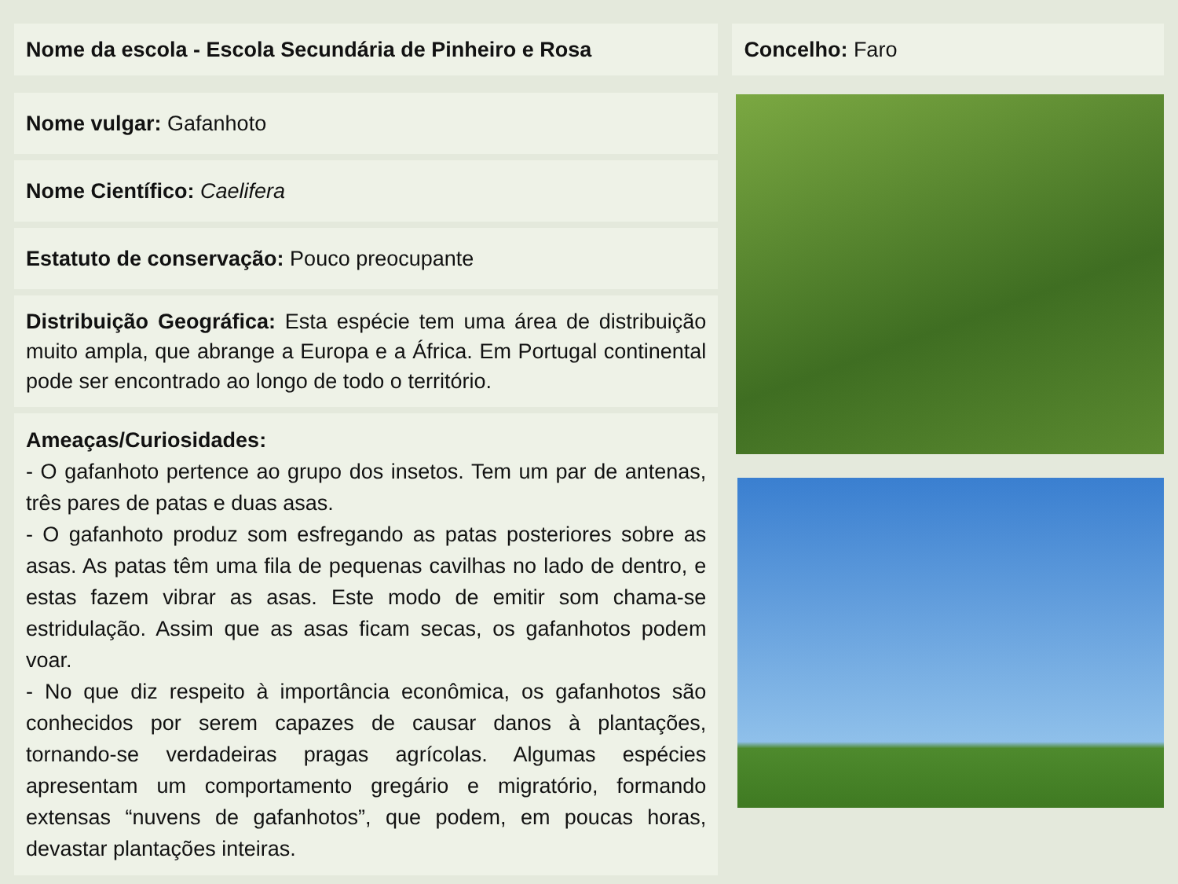Nome da escola - Escola Secundária de Pinheiro e Rosa
Nome vulgar: Gafanhoto
Nome Científico: Caelifera
Estatuto de conservação: Pouco preocupante
Distribuição Geográfica: Esta espécie tem uma área de distribuição muito ampla, que abrange a Europa e a África. Em Portugal continental pode ser encontrado ao longo de todo o território.
Ameaças/Curiosidades:
- O gafanhoto pertence ao grupo dos insetos. Tem um par de antenas, três pares de patas e duas asas.
- O gafanhoto produz som esfregando as patas posteriores sobre as asas. As patas têm uma fila de pequenas cavilhas no lado de dentro, e estas fazem vibrar as asas. Este modo de emitir som chama-se estridulação. Assim que as asas ficam secas, os gafanhotos podem voar.
- No que diz respeito à importância econômica, os gafanhotos são conhecidos por serem capazes de causar danos à plantações, tornando-se verdadeiras pragas agrícolas. Algumas espécies apresentam um comportamento gregário e migratório, formando extensas “nuvens de gafanhotos”, que podem, em poucas horas, devastar plantações inteiras.
Concelho: Faro